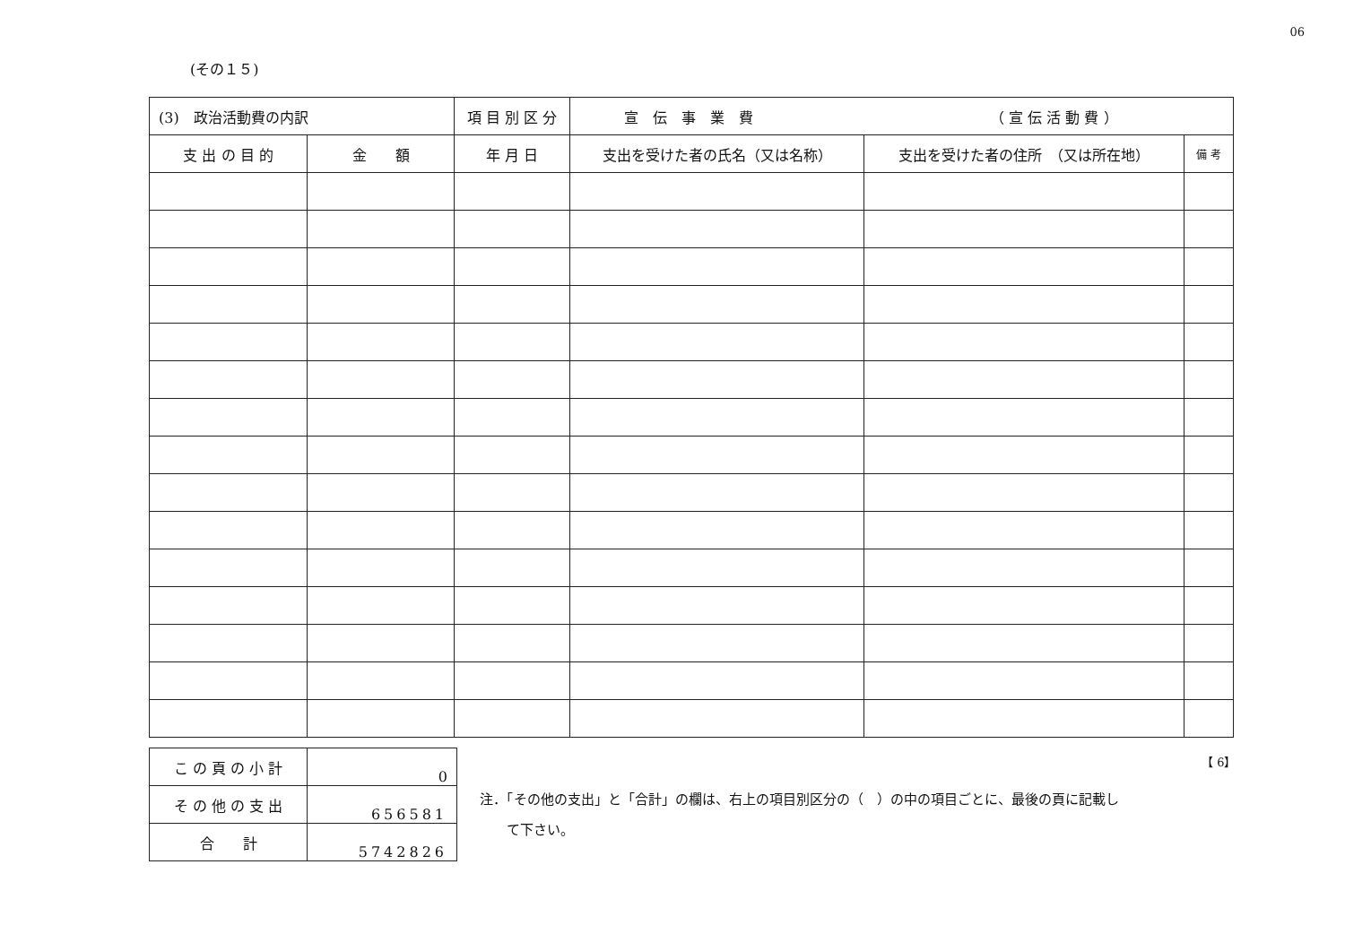06
(その１５)
| (3) 政治活動費の内訳 | | 項 目 別 区 分 | 宣 伝 事 業 費 （ 宣 伝 活 動 費 ） | | |
| 支 出 の 目 的 | 金 額 | 年 月 日 | 支出を受けた者の氏名（又は名称） | 支出を受けた者の住所 （又は所在地） | 備 考 |
【 6】
| こ の 頁 の 小 計 | 0 |
| そ の 他 の 支 出 | 656581 |
| 合 計 | 5742826 |
注．「その他の支出」と「合計」の欄は、右上の項目別区分の（　）の中の項目ごとに、最後の頁に記載し
　　て下さい。